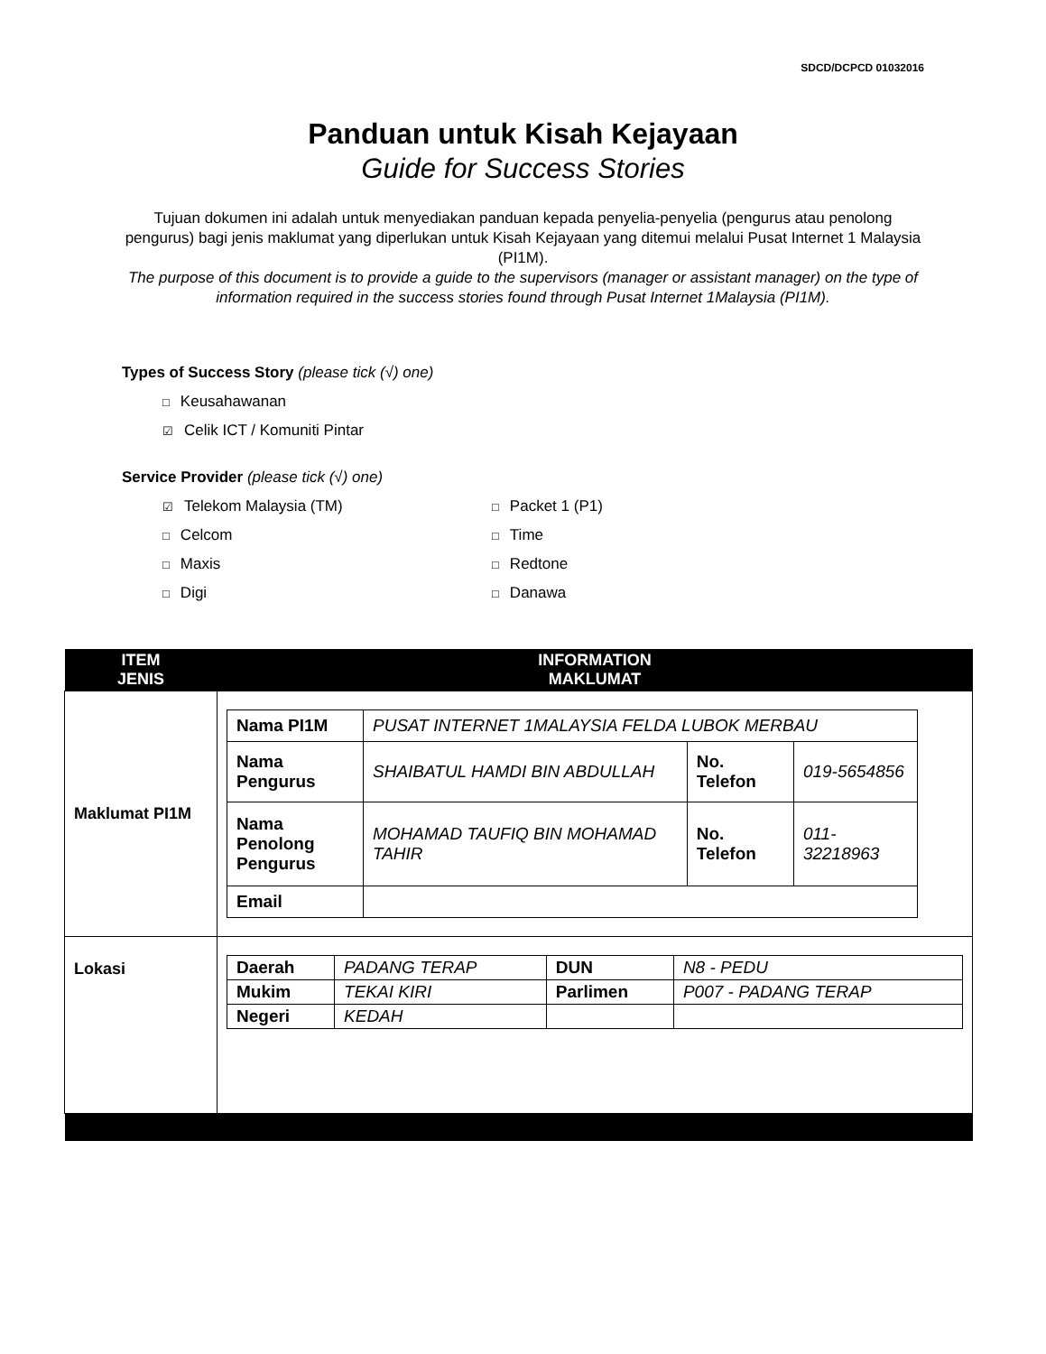SDCD/DCPCD 01032016
Panduan untuk Kisah Kejayaan
Guide for Success Stories
Tujuan dokumen ini adalah untuk menyediakan panduan kepada penyelia-penyelia (pengurus atau penolong pengurus) bagi jenis maklumat yang diperlukan untuk Kisah Kejayaan yang ditemui melalui Pusat Internet 1 Malaysia (PI1M).
The purpose of this document is to provide a guide to the supervisors (manager or assistant manager) on the type of information required in the success stories found through Pusat Internet 1Malaysia (PI1M).
Types of Success Story (please tick (√) one)
□ Keusahawanan
☑ Celik ICT / Komuniti Pintar
Service Provider (please tick (√) one)
☑ Telekom Malaysia (TM)
□ Packet 1 (P1)
□ Celcom
□ Time
□ Maxis
□ Redtone
□ Digi
□ Danawa
| ITEM JENIS | INFORMATION MAKLUMAT |
| --- | --- |
| Maklumat PI1M | / Nama PI1M / PUSAT INTERNET 1MALAYSIA FELDA LUBOK MERBAU / / / / Nama Pengurus / SHAIBATUL HAMDI BIN ABDULLAH / No. Telefon / 019-5654856 / / Nama Penolong Pengurus / MOHAMAD TAUFIQ BIN MOHAMAD TAHIR / No. Telefon / 011-32218963 / / Email / / / / |
| Lokasi | / Daerah / PADANG TERAP / DUN / N8 - PEDU / / Mukim / TEKAI KIRI / Parlimen / P007 - PADANG TERAP / / Negeri / KEDAH / / / |